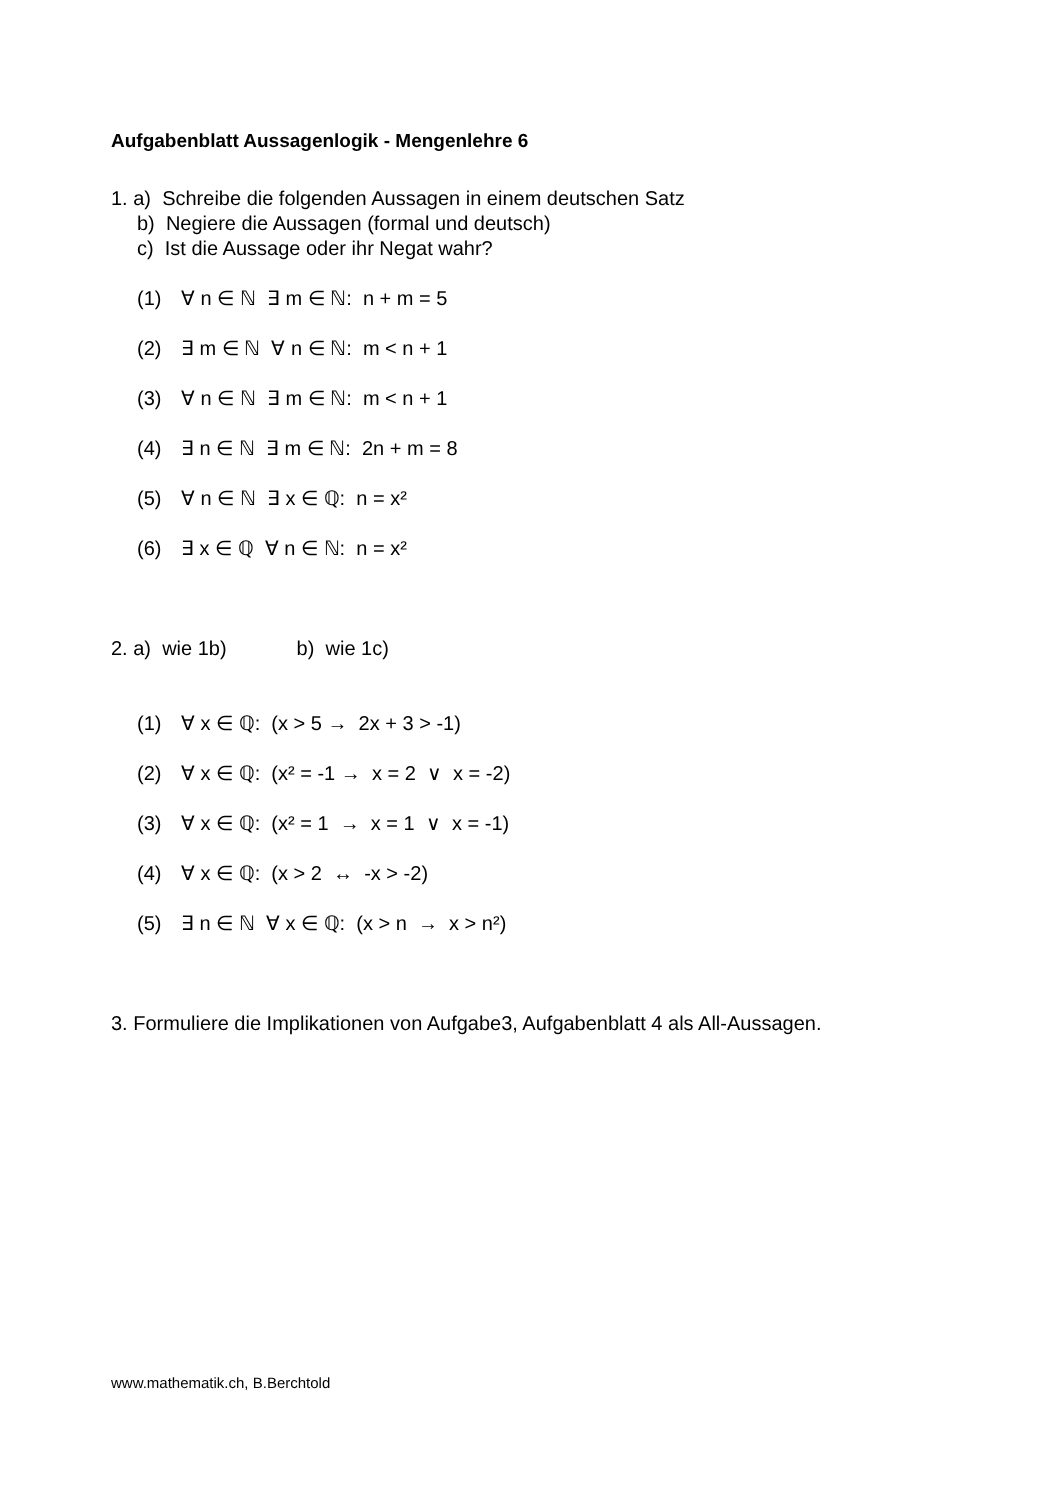Aufgabenblatt Aussagenlogik - Mengenlehre 6
1. a) Schreibe die folgenden Aussagen in einem deutschen Satz
b) Negiere die Aussagen (formal und deutsch)
c) Ist die Aussage oder ihr Negat wahr?
(1) ∀ n ∈ ℕ ∃ m ∈ ℕ: n + m = 5
(2) ∃ m ∈ ℕ ∀ n ∈ ℕ: m < n + 1
(3) ∀ n ∈ ℕ ∃ m ∈ ℕ: m < n + 1
(4) ∃ n ∈ ℕ ∃ m ∈ ℕ: 2n + m = 8
(5) ∀ n ∈ ℕ ∃ x ∈ ℚ: n = x²
(6) ∃ x ∈ ℚ ∀ n ∈ ℕ: n = x²
2. a) wie 1b) b) wie 1c)
(1) ∀ x ∈ ℚ: (x > 5 → 2x + 3 > -1)
(2) ∀ x ∈ ℚ: (x² = -1 → x = 2 ∨ x = -2)
(3) ∀ x ∈ ℚ: (x² = 1 → x = 1 ∨ x = -1)
(4) ∀ x ∈ ℚ: (x > 2 ↔ -x > -2)
(5) ∃ n ∈ ℕ ∀ x ∈ ℚ: (x > n → x > n²)
3. Formuliere die Implikationen von Aufgabe3, Aufgabenblatt 4 als All-Aussagen.
www.mathematik.ch, B.Berchtold